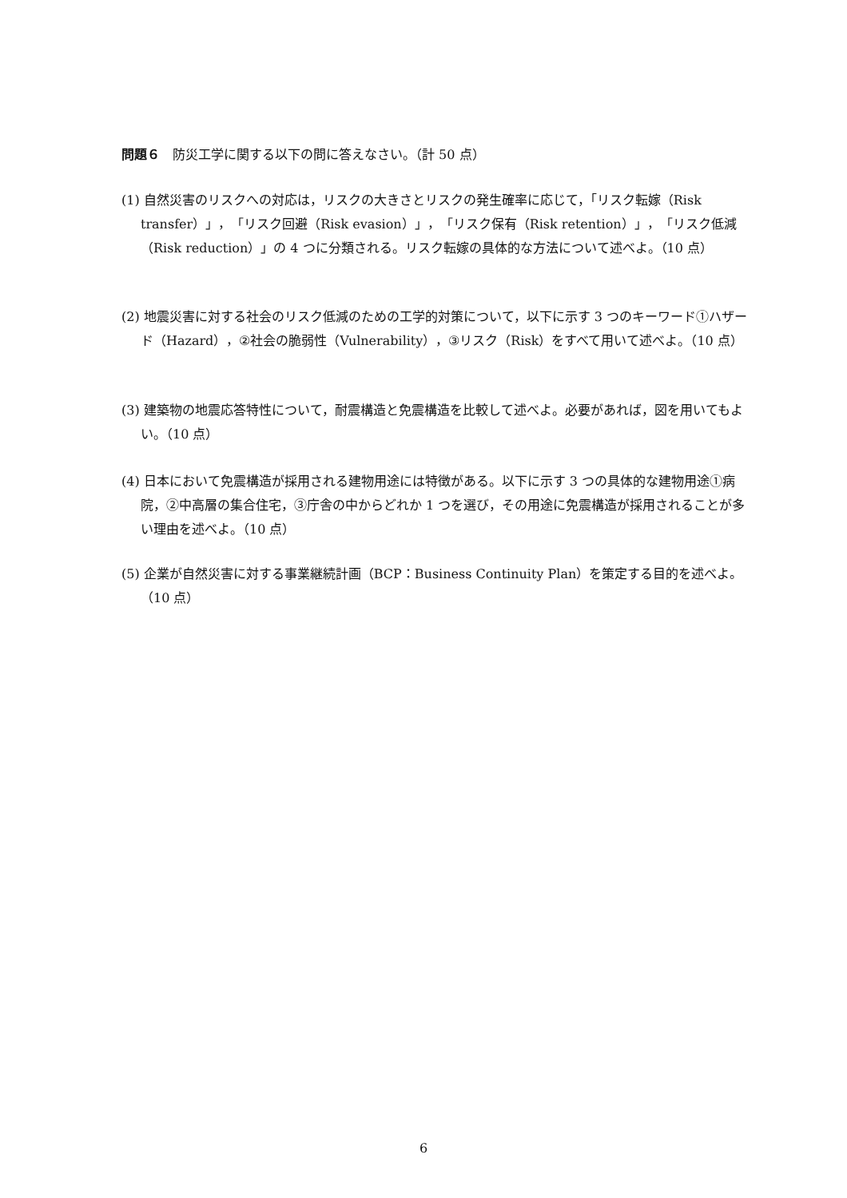問題６　防災工学に関する以下の問に答えなさい。（計 50 点）
(1) 自然災害のリスクへの対応は，リスクの大きさとリスクの発生確率に応じて，「リスク転嫁（Risk transfer）」，「リスク回避（Risk evasion）」，「リスク保有（Risk retention）」，「リスク低減（Risk reduction）」の 4 つに分類される。リスク転嫁の具体的な方法について述べよ。（10 点）
(2) 地震災害に対する社会のリスク低減のための工学的対策について，以下に示す 3 つのキーワード①ハザード（Hazard），②社会の脆弱性（Vulnerability），③リスク（Risk）をすべて用いて述べよ。（10 点）
(3) 建築物の地震応答特性について，耐震構造と免震構造を比較して述べよ。必要があれば，図を用いてもよい。（10 点）
(4) 日本において免震構造が採用される建物用途には特徴がある。以下に示す 3 つの具体的な建物用途①病院，②中高層の集合住宅，③庁舎の中からどれか 1 つを選び，その用途に免震構造が採用されることが多い理由を述べよ。（10 点）
(5) 企業が自然災害に対する事業継続計画（BCP：Business Continuity Plan）を策定する目的を述べよ。（10 点）
6